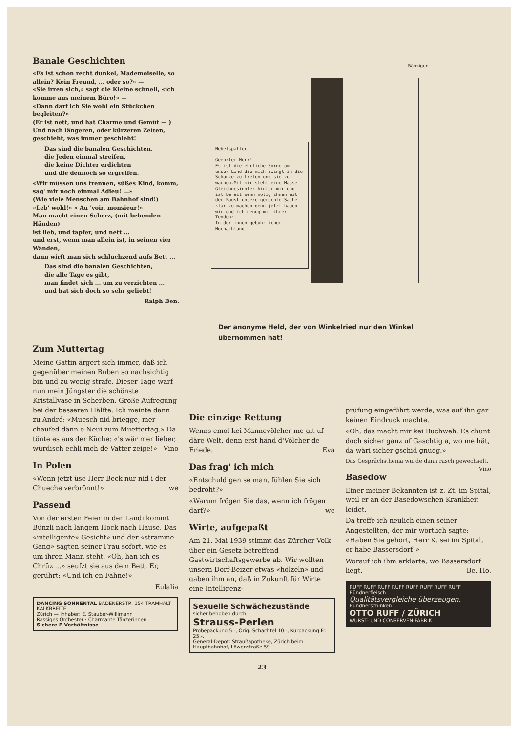Banale Geschichten
«Es ist schon recht dunkel, Mademoiselle, so allein? Kein Freund, ... oder so?» —
«Sie irren sich,» sagt die Kleine schnell, «ich komme aus meinem Büro!» —
«Dann darf ich Sie wohl ein Stückchen begleiten?»
(Er ist nett, und hat Charme und Gemüt — )
Und nach längeren, oder kürzeren Zeiten, geschieht, was immer geschieht!
Das sind die banalen Geschichten,
die Jeden einmal streifen,
die keine Dichter erdichten
und die dennoch so ergreifen.
«Wir müssen uns trennen, süßes Kind, komm, sag' mir noch einmal Adieu! ...»
(Wie viele Menschen am Bahnhof sind!)
«Leb' wohl!» « Au 'voir, monsieur!»
Man macht einen Scherz, (mit bebenden Händen)
ist lieb, und tapfer, und nett ...
und erst, wenn man allein ist, in seinen vier Wänden,
dann wirft man sich schluchzend aufs Bett ...
Das sind die banalen Geschichten,
die alle Tage es gibt,
man findet sich ... um zu verzichten ...
und hat sich doch so sehr geliebt!
Ralph Ben.
Bänziger
Nebelspalter
Geehrter Herr!
Es ist die ehrliche Sorge um unser Land die mich zwingt in die Schanze zu treten und sie zu warnen.Mit mir steht eine Masse Gleichgesinnter hinter mir und ist bereit wenn nötig ihnen mit der Faust unsere gerechte Sache klar zu machen denn jetzt haben wir endlich genug mit ihrer Tendenz.
In der ihnen gebührlicher Hochachtung
Der anonyme Held, der von Winkelried nur den Winkel
übernommen hat!
Zum Muttertag
Meine Gattin ärgert sich immer, daß ich gegenüber meinen Buben so nachsichtig bin und zu wenig strafe. Dieser Tage warf nun mein Jüngster die schönste Kristallvase in Scherben. Große Aufregung bei der besseren Hälfte. Ich meinte dann zu André: «Muesch nid briegge, mer chaufed dänn e Neui zum Muettertag.» Da tönte es aus der Küche: «'s wär mer lieber, würdisch echli meh de Vatter zeige!» Vino
In Polen
«Wenn jetzt üse Herr Beck nur nid i der Chueche verbrönnt!» we
Passend
Von der ersten Feier in der Landi kommt Bünzli nach langem Hock nach Hause. Das «intelligente» Gesicht» und der «stramme Gang» sagten seiner Frau sofort, wie es um ihren Mann steht. «Oh, han ich es Chrüz ...» seufzt sie aus dem Bett. Er, gerührt: «Und ich en Fahne!»
Eulalia
DANCING SONNENTAL BADENERSTR. 154 TRAMHALT KALKBREITE
Zürich — Inhaber: E. Stauber-Willimann
Rassiges Orchester · Charmante Tänzerinnen
Sichere P Verhältnisse
Die einzige Rettung
Wenns emol kei Mannevölcher me git uf däre Welt, denn erst händ d'Völcher de Friede. Eva
Das frag' ich mich
«Entschuldigen se man, fühlen Sie sich bedroht?»
«Warum frögen Sie das, wenn ich frögen darf?» we
Wirte, aufgepaßt
Am 21. Mai 1939 stimmt das Zürcher Volk über ein Gesetz betreffend Gastwirtschaftsgewerbe ab. Wir wollten unsern Dorf-Beizer etwas «hölzeln» und gaben ihm an, daß in Zukunft für Wirte eine Intelligenz-
Sexuelle Schwächezustände
sicher behoben durch
Strauss-Perlen
Probepackung 5.-, Orig.-Schachtel 10.-, Kurpackung Fr. 25.-.
General-Depot: Straußapotheke, Zürich beim Hauptbahnhof, Löwenstraße 59
prüfung eingeführt werde, was auf ihn gar keinen Eindruck machte.
«Oh, das macht mir kei Buchweh. Es chunt doch sicher ganz uf Gaschtig a, wo me hät, da wäri sicher gschid gnueg.»
Das Gesprächsthema wurde dann rasch gewechselt. Vino
Basedow
Einer meiner Bekannten ist z. Zt. im Spital, weil er an der Basedowschen Krankheit leidet.
Da treffe ich neulich einen seiner Angestellten, der mir wörtlich sagte: «Haben Sie gehört, Herr K. sei im Spital, er habe Bassersdorf!»
Worauf ich ihm erklärte, wo Bassersdorf liegt. Be. Ho.
RUFF RUFF RUFF RUFF RUFF RUFF RUFF RUFF
Bündnerfleisch
Qualitätsvergleiche überzeugen.
Bündnerschinken
OTTO RUFF / ZÜRICH
WURST- UND CONSERVEN-FABRIK
23